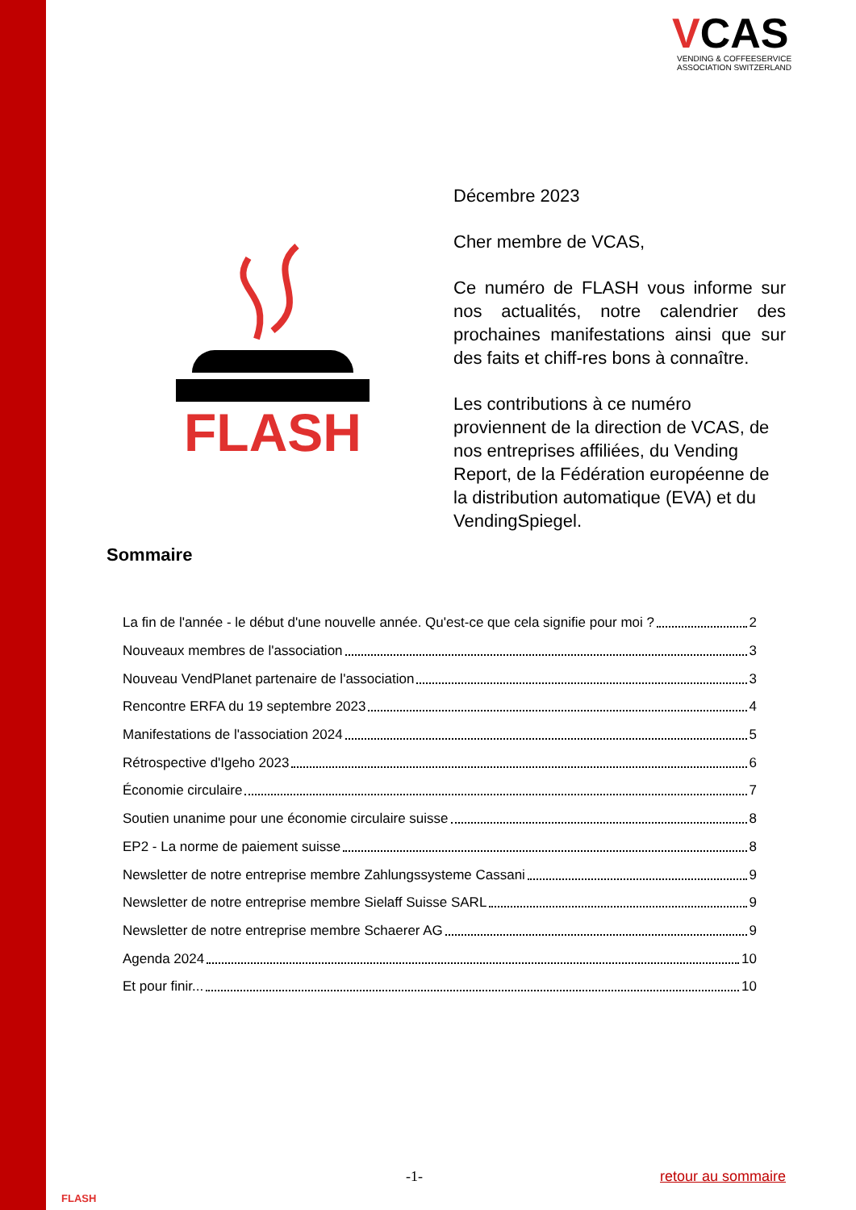VCAS
VENDING & COFFEESERVICE
ASSOCIATION SWITZERLAND
FLASH
Décembre 2023
Cher membre de VCAS,
Ce numéro de FLASH vous informe sur nos actualités, notre calendrier des prochaines manifestations ainsi que sur des faits et chiff-res bons à connaître.
Les contributions à ce numéro proviennent de la direction de VCAS, de nos entreprises affiliées, du Vending Report, de la Fédération européenne de la distribution automatique (EVA) et du VendingSpiegel.
Sommaire
La fin de l'année - le début d'une nouvelle année. Qu'est-ce que cela signifie pour moi ? 2
Nouveaux membres de l'association 3
Nouveau VendPlanet partenaire de l'association 3
Rencontre ERFA du 19 septembre 2023 4
Manifestations de l'association 2024 5
Rétrospective d'Igeho 2023 6
Économie circulaire 7
Soutien unanime pour une économie circulaire suisse 8
EP2 - La norme de paiement suisse 8
Newsletter de notre entreprise membre Zahlungssysteme Cassani 9
Newsletter de notre entreprise membre Sielaff Suisse SARL 9
Newsletter de notre entreprise membre Schaerer AG 9
Agenda 2024 10
Et pour finir... 10
FLASH
-1- retour au sommaire